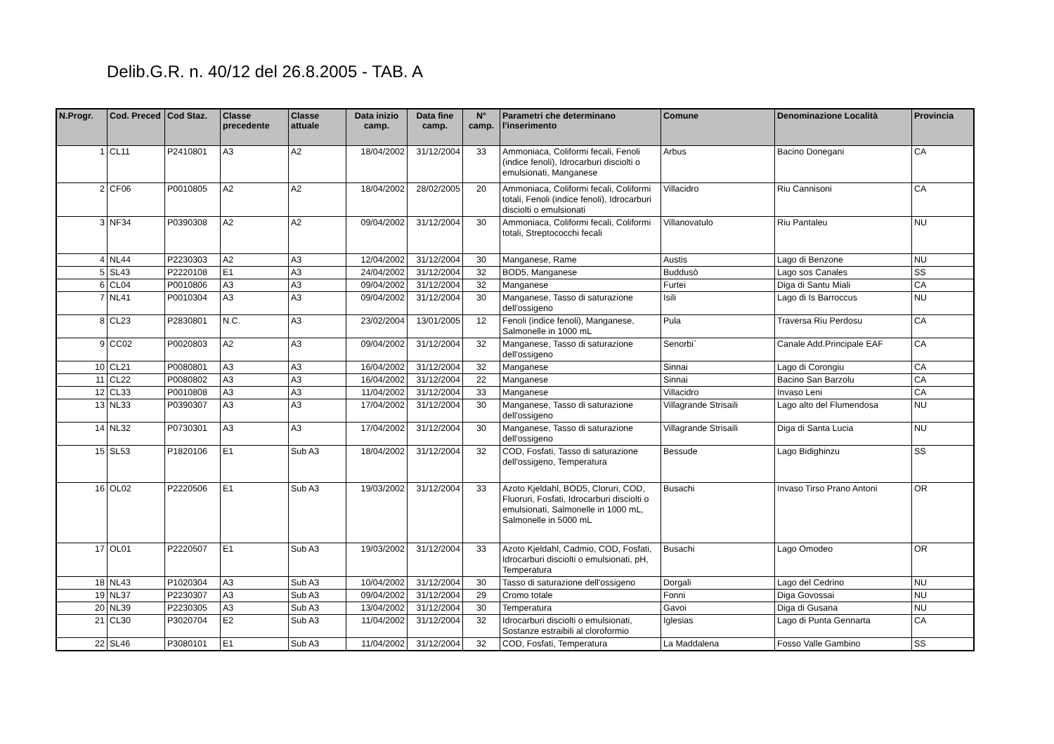Delib.G.R. n. 40/12 del 26.8.2005 - TAB. A
| N.Progr. | Cod. Preced | Cod Staz. | Classe precedente | Classe attuale | Data inizio camp. | Data fine camp. | N° camp. | Parametri che determinano l'inserimento | Comune | Denominazione Località | Provincia |
| --- | --- | --- | --- | --- | --- | --- | --- | --- | --- | --- | --- |
| 1 | CL11 | P2410801 | A3 | A2 | 18/04/2002 | 31/12/2004 | 33 | Ammoniaca, Coliformi fecali, Fenoli (indice fenoli), Idrocarburi disciolti o emulsionati, Manganese | Arbus | Bacino Donegani | CA |
| 2 | CF06 | P0010805 | A2 | A2 | 18/04/2002 | 28/02/2005 | 20 | Ammoniaca, Coliformi fecali, Coliformi totali, Fenoli (indice fenoli), Idrocarburi disciolti o emulsionati | Villacidro | Riu Cannisoni | CA |
| 3 | NF34 | P0390308 | A2 | A2 | 09/04/2002 | 31/12/2004 | 30 | Ammoniaca, Coliformi fecali, Coliformi totali, Streptococchi fecali | Villanovatulo | Riu Pantaleu | NU |
| 4 | NL44 | P2230303 | A2 | A3 | 12/04/2002 | 31/12/2004 | 30 | Manganese, Rame | Austis | Lago di Benzone | NU |
| 5 | SL43 | P2220108 | E1 | A3 | 24/04/2002 | 31/12/2004 | 32 | BOD5, Manganese | Buddusò | Lago sos Canales | SS |
| 6 | CL04 | P0010806 | A3 | A3 | 09/04/2002 | 31/12/2004 | 32 | Manganese | Furtei | Diga di Santu Miali | CA |
| 7 | NL41 | P0010304 | A3 | A3 | 09/04/2002 | 31/12/2004 | 30 | Manganese, Tasso di saturazione dell'ossigeno | Isili | Lago di Is Barroccus | NU |
| 8 | CL23 | P2830801 | N.C. | A3 | 23/02/2004 | 13/01/2005 | 12 | Fenoli (indice fenoli), Manganese, Salmonelle in 1000 mL | Pula | Traversa Riu Perdosu | CA |
| 9 | CC02 | P0020803 | A2 | A3 | 09/04/2002 | 31/12/2004 | 32 | Manganese, Tasso di saturazione dell'ossigeno | Senorbi` | Canale Add.Principale EAF | CA |
| 10 | CL21 | P0080801 | A3 | A3 | 16/04/2002 | 31/12/2004 | 32 | Manganese | Sinnai | Lago di Corongiu | CA |
| 11 | CL22 | P0080802 | A3 | A3 | 16/04/2002 | 31/12/2004 | 22 | Manganese | Sinnai | Bacino San Barzolu | CA |
| 12 | CL33 | P0010808 | A3 | A3 | 11/04/2002 | 31/12/2004 | 33 | Manganese | Villacidro | Invaso Leni | CA |
| 13 | NL33 | P0390307 | A3 | A3 | 17/04/2002 | 31/12/2004 | 30 | Manganese, Tasso di saturazione dell'ossigeno | Villagrande Strisaili | Lago alto del Flumendosa | NU |
| 14 | NL32 | P0730301 | A3 | A3 | 17/04/2002 | 31/12/2004 | 30 | Manganese, Tasso di saturazione dell'ossigeno | Villagrande Strisaili | Diga di Santa Lucia | NU |
| 15 | SL53 | P1820106 | E1 | Sub A3 | 18/04/2002 | 31/12/2004 | 32 | COD, Fosfati, Tasso di saturazione dell'ossigeno, Temperatura | Bessude | Lago Bidighinzu | SS |
| 16 | OL02 | P2220506 | E1 | Sub A3 | 19/03/2002 | 31/12/2004 | 33 | Azoto Kjeldahl, BOD5, Cloruri, COD, Fluoruri, Fosfati, Idrocarburi disciolti o emulsionati, Salmonelle in 1000 mL, Salmonelle in 5000 mL | Busachi | Invaso Tirso Prano Antoni | OR |
| 17 | OL01 | P2220507 | E1 | Sub A3 | 19/03/2002 | 31/12/2004 | 33 | Azoto Kjeldahl, Cadmio, COD, Fosfati, Idrocarburi disciolti o emulsionati, pH, Temperatura | Busachi | Lago Omodeo | OR |
| 18 | NL43 | P1020304 | A3 | Sub A3 | 10/04/2002 | 31/12/2004 | 30 | Tasso di saturazione dell'ossigeno | Dorgali | Lago del Cedrino | NU |
| 19 | NL37 | P2230307 | A3 | Sub A3 | 09/04/2002 | 31/12/2004 | 29 | Cromo totale | Fonni | Diga Govossai | NU |
| 20 | NL39 | P2230305 | A3 | Sub A3 | 13/04/2002 | 31/12/2004 | 30 | Temperatura | Gavoi | Diga di Gusana | NU |
| 21 | CL30 | P3020704 | E2 | Sub A3 | 11/04/2002 | 31/12/2004 | 32 | Idrocarburi disciolti o emulsionati, Sostanze estraibili al cloroformio | Iglesias | Lago di Punta Gennarta | CA |
| 22 | SL46 | P3080101 | E1 | Sub A3 | 11/04/2002 | 31/12/2004 | 32 | COD, Fosfati, Temperatura | La Maddalena | Fosso Valle Gambino | SS |